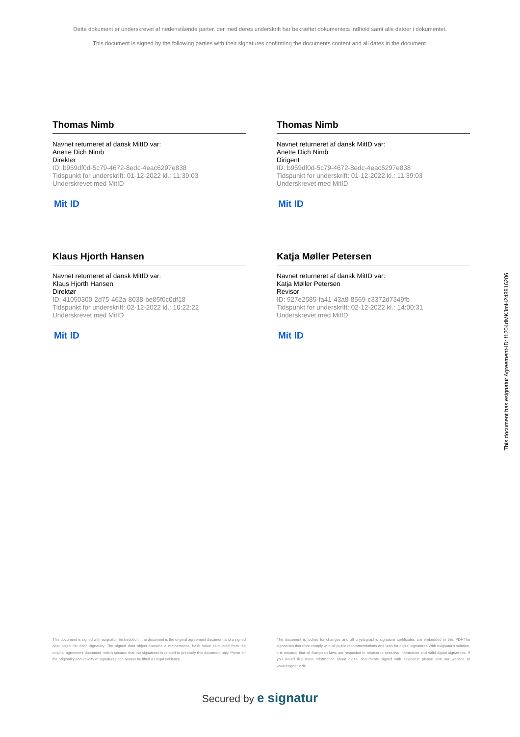Dette dokument er underskrevet af nedenstående parter, der med deres underskrift har bekræftet dokumentets indhold samt alle datoer i dokumentet.
This document is signed by the following parties with their signatures confirming the documents content and all dates in the document.
Thomas Nimb
Navnet returneret af dansk MitID var:
Anette Dich Nimb
Direktør
ID: b959df0d-5c79-4672-8edc-4eac6297e838
Tidspunkt for underskrift: 01-12-2022 kl.: 11:39:03
Underskrevet med MitID
Mit ID
Thomas Nimb
Navnet returneret af dansk MitID var:
Anette Dich Nimb
Dirigent
ID: b959df0d-5c79-4672-8edc-4eac6297e838
Tidspunkt for underskrift: 01-12-2022 kl.: 11:39:03
Underskrevet med MitID
Mit ID
Klaus Hjorth Hansen
Navnet returneret af dansk MitID var:
Klaus Hjorth Hansen
Direktør
ID: 41050300-2d75-462a-8038-be85f0c0df18
Tidspunkt for underskrift: 02-12-2022 kl.: 10:22:22
Underskrevet med MitID
Mit ID
Katja Møller Petersen
Navnet returneret af dansk MitID var:
Katja Møller Petersen
Revisor
ID: 927e2585-fa41-43a8-8569-c3372d7349fb
Tidspunkt for underskrift: 02-12-2022 kl.: 14:00:31
Underskrevet med MitID
Mit ID
This document has esignatur Agreement-ID: f1204dMKJmH248816206
This document is signed with esignatur. Embedded in the document is the original agreement document and a signed data object for each signatory. The signed data object contains a mathematical hash value calculated from the original agreement document, which secures that the signatures is related to precisely this document only. Prove for the originality and validity of signatures can always be lifted as legal evidence.
The document is locked for changes and all cryptographic signature certificates are embedded in this PDF.The signatures therefore comply with all public recommendations and laws for digital signatures.With esignatur's solution, it is ensured that all European laws are respected in relation to sensitive information and valid digital signatures. If you would like more information about digital documents signed with esignatur, please visit our website at www.esignatur.dk.
Secured by e signatur